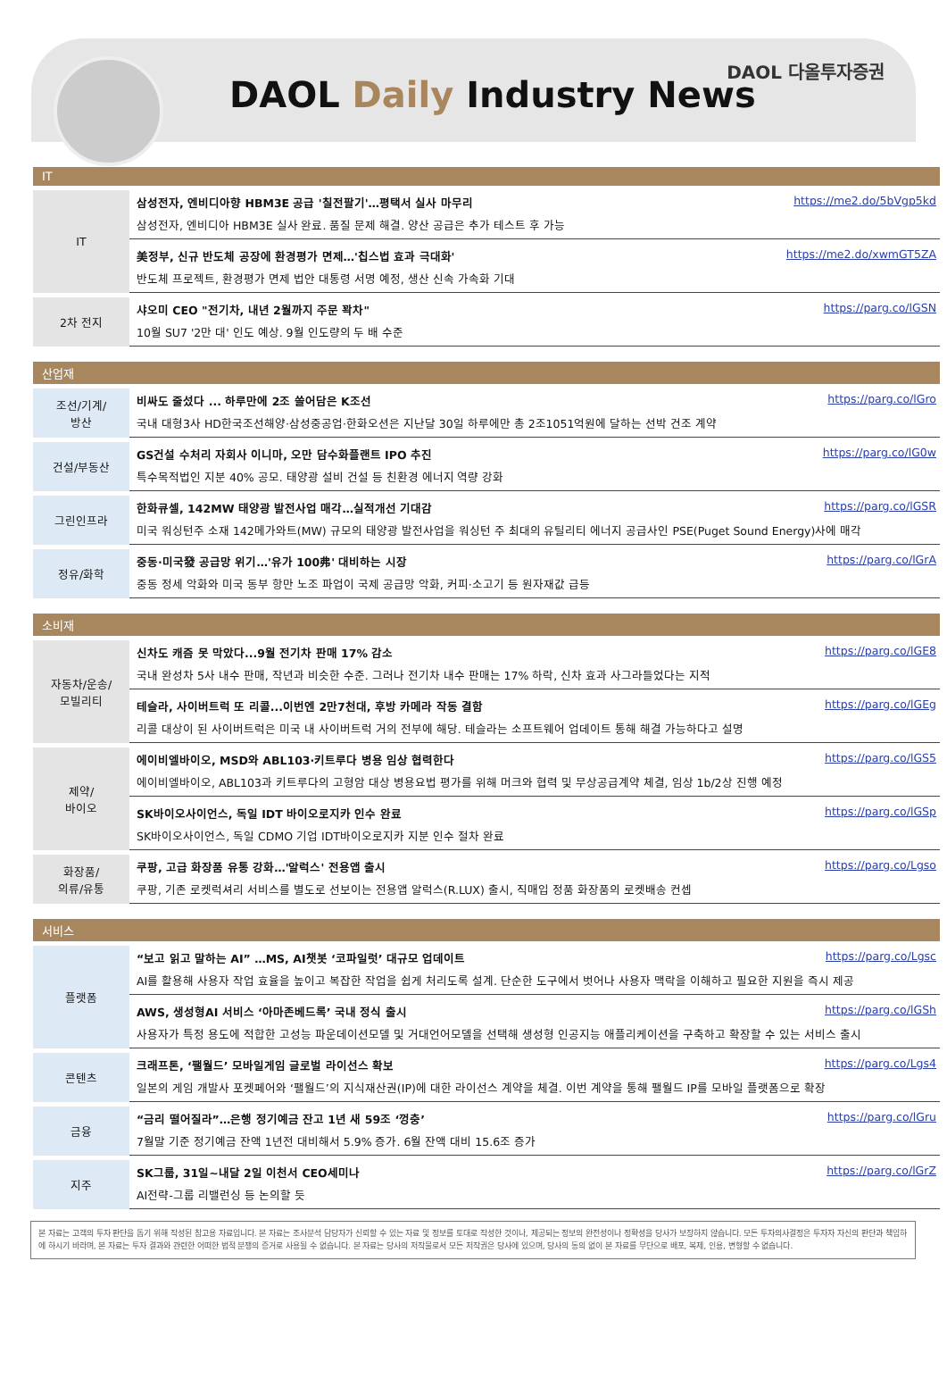DAOL Daily Industry News
DAOL 다올투자증권
IT
| IT | https://me2.do/5bVgp5kd 삼성전자, 엔비디아향 HBM3E 공급 '칠전팔기'…평택서 실사 마무리 삼성전자, 엔비디아 HBM3E 실사 완료. 품질 문제 해결. 양산 공급은 추가 테스트 후 가능 |
| | https://me2.do/xwmGT5ZA 美정부, 신규 반도체 공장에 환경평가 면제…'칩스법 효과 극대화' 반도체 프로젝트, 환경평가 면제 법안 대통령 서명 예정, 생산 신속 가속화 기대 |
| 2차 전지 | https://parg.co/lGSN 샤오미 CEO "전기차, 내년 2월까지 주문 꽉차" 10월 SU7 '2만 대' 인도 예상. 9월 인도량의 두 배 수준 |
산업재
| 조선/기계/ 방산 | https://parg.co/lGro 비싸도 줄섰다 ... 하루만에 2조 쓸어담은 K조선 국내 대형3사 HD한국조선해양·삼성중공업·한화오션은 지난달 30일 하루에만 총 2조1051억원에 달하는 선박 건조 계약 |
| 건설/부동산 | https://parg.co/lG0w GS건설 수처리 자회사 이니마, 오만 담수화플랜트 IPO 추진 특수목적법인 지분 40% 공모. 태양광 설비 건설 등 친환경 에너지 역량 강화 |
| 그린인프라 | https://parg.co/lGSR 한화큐셀, 142MW 태양광 발전사업 매각…실적개선 기대감 미국 워싱턴주 소재 142메가와트(MW) 규모의 태양광 발전사업을 워싱턴 주 최대의 유틸리티 에너지 공급사인 PSE(Puget Sound Energy)사에 매각 |
| 정유/화학 | https://parg.co/lGrA 중동·미국發 공급망 위기…'유가 100弗' 대비하는 시장 중동 정세 악화와 미국 동부 항만 노조 파업이 국제 공급망 악화, 커피·소고기 등 원자재값 급등 |
소비재
| 자동차/운송/ 모빌리티 | https://parg.co/lGE8 신차도 캐즘 못 막았다...9월 전기차 판매 17% 감소 국내 완성차 5사 내수 판매, 작년과 비슷한 수준. 그러나 전기차 내수 판매는 17% 하락, 신차 효과 사그라들었다는 지적 |
| | https://parg.co/lGEg 테슬라, 사이버트럭 또 리콜...이번엔 2만7천대, 후방 카메라 작동 결함 리콜 대상이 된 사이버트럭은 미국 내 사이버트럭 거의 전부에 해당. 테슬라는 소프트웨어 업데이트 통해 해결 가능하다고 설명 |
| 제약/ 바이오 | https://parg.co/lGS5 에이비엘바이오, MSD와 ABL103·키트루다 병용 임상 협력한다 에이비엘바이오, ABL103과 키트루다의 고형암 대상 병용요법 평가를 위해 머크와 협력 및 무상공급계약 체결, 임상 1b/2상 진행 예정 |
| | https://parg.co/lGSp SK바이오사이언스, 독일 IDT 바이오로지카 인수 완료 SK바이오사이언스, 독일 CDMO 기업 IDT바이오로지카 지분 인수 절차 완료 |
| 화장품/ 의류/유통 | https://parg.co/Lgso 쿠팡, 고급 화장품 유통 강화…'알럭스' 전용앱 출시 쿠팡, 기존 로켓럭셔리 서비스를 별도로 선보이는 전용앱 알럭스(R.LUX) 출시, 직매입 정품 화장품의 로켓배송 컨셉 |
서비스
| 플랫폼 | https://parg.co/Lgsc “보고 읽고 말하는 AI” …MS, AI챗봇 ‘코파일럿’ 대규모 업데이트 AI를 활용해 사용자 작업 효율을 높이고 복잡한 작업을 쉽게 처리도록 설계. 단순한 도구에서 벗어나 사용자 맥락을 이해하고 필요한 지원을 즉시 제공 |
| | https://parg.co/lGSh AWS, 생성형AI 서비스 ‘아마존베드록’ 국내 정식 출시 사용자가 특정 용도에 적합한 고성능 파운데이션모델 및 거대언어모델을 선택해 생성형 인공지능 애플리케이션을 구축하고 확장할 수 있는 서비스 출시 |
| 콘텐츠 | https://parg.co/Lgs4 크래프톤, ‘팰월드’ 모바일게임 글로벌 라이선스 확보 일본의 게임 개발사 포켓페어와 ‘팰월드’의 지식재산권(IP)에 대한 라이선스 계약을 체결. 이번 계약을 통해 팰월드 IP를 모바일 플랫폼으로 확장 |
| 금융 | https://parg.co/lGru “금리 떨어질라”…은행 정기예금 잔고 1년 새 59조 ‘껑충’ 7월말 기준 정기예금 잔액 1년전 대비해서 5.9% 증가. 6월 잔액 대비 15.6조 증가 |
| 지주 | https://parg.co/lGrZ SK그룹, 31일~내달 2일 이천서 CEO세미나 AI전략-그룹 리밸런싱 등 논의할 듯 |
본 자료는 고객의 투자 판단을 돕기 위해 작성된 참고용 자료입니다. 본 자료는 조사분석 담당자가 신뢰할 수 있는 자료 및 정보를 토대로 작성한 것이나, 제공되는 정보의 완전성이나 정확성을 당사가 보장하지 않습니다. 모든 투자의사결정은 투자자 자신의 판단과 책임하에 하시기 바라며, 본 자료는 투자 결과와 관련한 어떠한 법적 분쟁의 증거로 사용될 수 없습니다. 본 자료는 당사의 저작물로서 모든 저작권은 당사에 있으며, 당사의 동의 없이 본 자료를 무단으로 배포, 복제, 인용, 변형할 수 없습니다.